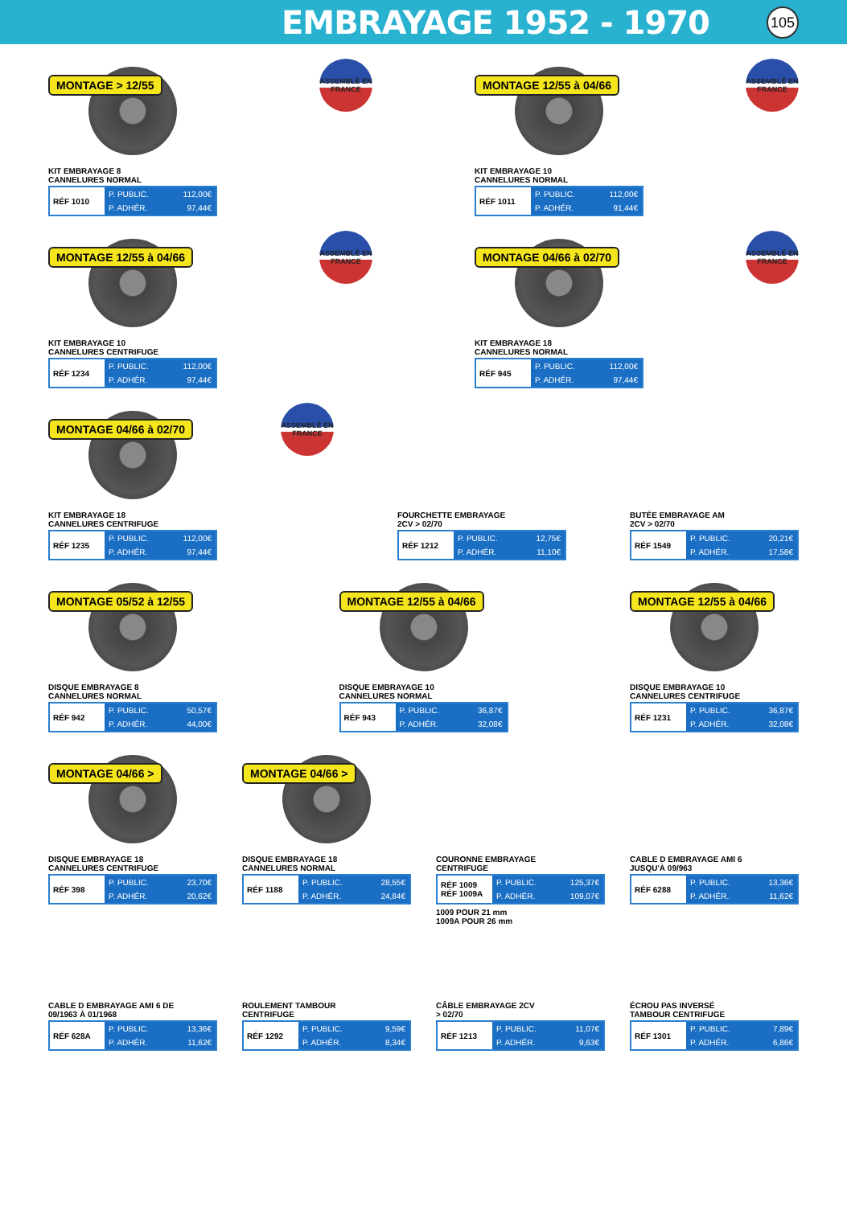EMBRAYAGE 1952 - 1970
105
MONTAGE > 12/55
KIT EMBRAYAGE 8
CANNELURES NORMAL
| RÉF 1010 | P. PUBLIC. | 112,00€ |
| | P. ADHÉR. | 97,44€ |
ASSEMBLÉ EN FRANCE
MONTAGE 12/55 à 04/66
KIT EMBRAYAGE 10
CANNELURES NORMAL
| RÉF 1011 | P. PUBLIC. | 112,00€ |
| | P. ADHÉR. | 91,44€ |
ASSEMBLÉ EN FRANCE
MONTAGE 12/55 à 04/66
KIT EMBRAYAGE 10
CANNELURES CENTRIFUGE
| RÉF 1234 | P. PUBLIC. | 112,00€ |
| | P. ADHÉR. | 97,44€ |
ASSEMBLÉ EN FRANCE
MONTAGE 04/66 à 02/70
KIT EMBRAYAGE 18
CANNELURES NORMAL
| RÉF 945 | P. PUBLIC. | 112,00€ |
| | P. ADHÉR. | 97,44€ |
ASSEMBLÉ EN FRANCE
MONTAGE 04/66 à 02/70
KIT EMBRAYAGE 18
CANNELURES CENTRIFUGE
| RÉF 1235 | P. PUBLIC. | 112,00€ |
| | P. ADHÉR. | 97,44€ |
ASSEMBLÉ EN FRANCE
FOURCHETTE EMBRAYAGE
2CV > 02/70
| RÉF 1212 | P. PUBLIC. | 12,75€ |
| | P. ADHÉR. | 11,10€ |
BUTÉE EMBRAYAGE AM
2CV > 02/70
| RÉF 1549 | P. PUBLIC. | 20,21€ |
| | P. ADHÉR. | 17,58€ |
MONTAGE 05/52 à 12/55
DISQUE EMBRAYAGE 8
CANNELURES NORMAL
| RÉF 942 | P. PUBLIC. | 50,57€ |
| | P. ADHÉR. | 44,00€ |
MONTAGE 12/55 à 04/66
DISQUE EMBRAYAGE 10
CANNELURES NORMAL
| RÉF 943 | P. PUBLIC. | 36,87€ |
| | P. ADHÉR. | 32,08€ |
MONTAGE 12/55 à 04/66
DISQUE EMBRAYAGE 10
CANNELURES CENTRIFUGE
| RÉF 1231 | P. PUBLIC. | 36,87€ |
| | P. ADHÉR. | 32,08€ |
MONTAGE 04/66 >
DISQUE EMBRAYAGE 18
CANNELURES CENTRIFUGE
| RÉF 398 | P. PUBLIC. | 23,70€ |
| | P. ADHÉR. | 20,62€ |
MONTAGE 04/66 >
DISQUE EMBRAYAGE 18
CANNELURES NORMAL
| RÉF 1188 | P. PUBLIC. | 28,55€ |
| | P. ADHÉR. | 24,84€ |
COURONNE EMBRAYAGE
CENTRIFUGE
| RÉF 1009 RÉF 1009A | P. PUBLIC. | 125,37€ |
| | P. ADHÉR. | 109,07€ |
1009 POUR 21 mm
1009A POUR 26 mm
CABLE D EMBRAYAGE AMI 6
JUSQU'À 09/963
| RÉF 6288 | P. PUBLIC. | 13,36€ |
| | P. ADHÉR. | 11,62€ |
CABLE D EMBRAYAGE AMI 6 DE
09/1963 À 01/1968
| RÉF 628A | P. PUBLIC. | 13,36€ |
| | P. ADHÉR. | 11,62€ |
ROULEMENT TAMBOUR
CENTRIFUGE
| RÉF 1292 | P. PUBLIC. | 9,59€ |
| | P. ADHÉR. | 8,34€ |
CÂBLE EMBRAYAGE 2CV
> 02/70
| RÉF 1213 | P. PUBLIC. | 11,07€ |
| | P. ADHÉR. | 9,63€ |
ÉCROU PAS INVERSÉ
TAMBOUR CENTRIFUGE
| RÉF 1301 | P. PUBLIC. | 7,89€ |
| | P. ADHÉR. | 6,86€ |